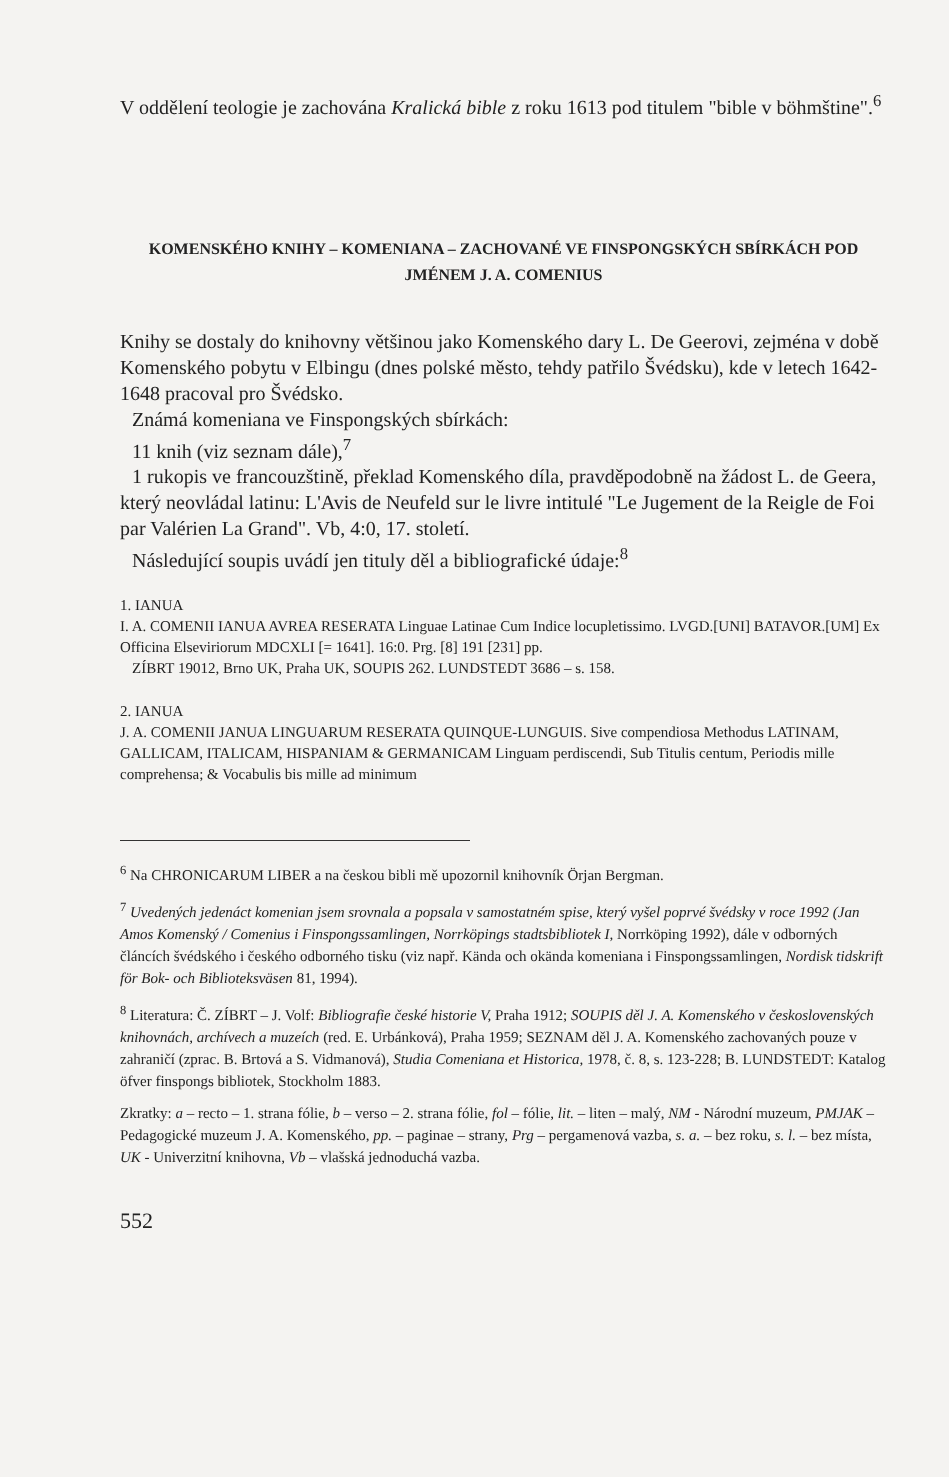V oddělení teologie je zachována Kralická bible z roku 1613 pod titulem "bible v böhmštine".<sup>6</sup>
KOMENSKÉHO KNIHY – KOMENIANA – ZACHOVANÉ VE FINSPONGSKÝCH SBÍRKÁCH POD JMÉNEM J. A. COMENIUS
Knihy se dostaly do knihovny většinou jako Komenského dary L. De Geerovi, zejména v době Komenského pobytu v Elbingu (dnes polské město, tehdy patřilo Švédsku), kde v letech 1642-1648 pracoval pro Švédsko.
Známá komeniana ve Finspongských sbírkách:
11 knih (viz seznam dále),<sup>7</sup>
1 rukopis ve francouzštině, překlad Komenského díla, pravděpodobně na žádost L. de Geera, který neovládal latinu: L'Avis de Neufeld sur le livre intitulé "Le Jugement de la Reigle de Foi par Valérien La Grand". Vb, 4:0, 17. století.
Následující soupis uvádí jen tituly děl a bibliografické údaje:<sup>8</sup>
1. IANUA
I. A. COMENII IANUA AVREA RESERATA Linguae Latinae Cum Indice locupletissimo. LVGD.[UNI] BATAVOR.[UM] Ex Officina Elseviriorum MDCXLI [= 1641]. 16:0. Prg. [8] 191 [231] pp.
ZÍBRT 19012, Brno UK, Praha UK, SOUPIS 262. LUNDSTEDT 3686 – s. 158.
2. IANUA
J. A. COMENII JANUA LINGUARUM RESERATA QUINQUE-LUNGUIS. Sive compendiosa Methodus LATINAM, GALLICAM, ITALICAM, HISPANIAM & GERMANICAM Linguam perdiscendi, Sub Titulis centum, Periodis mille comprehensa; & Vocabulis bis mille ad minimum
<sup>6</sup> Na CHRONICARUM LIBER a na českou bibli mě upozornil knihovník Örjan Bergman.
<sup>7</sup> Uvedených jedenáct komenian jsem srovnala a popsala v samostatném spise, který vyšel poprvé švédsky v roce 1992 (Jan Amos Komenský / Comenius i Finspongssamlingen, Norrköpings stadtsbibliotek I, Norrköping 1992), dále v odborných článcích švédského i českého odborného tisku (viz např. Kända och okända komeniana i Finspongssamlingen, Nordisk tidskrift för Bok- och Biblioteksväsen 81, 1994).
<sup>8</sup> Literatura: Č. ZÍBRT – J. Volf: Bibliografie české historie V, Praha 1912; SOUPIS děl J. A. Komenského v československých knihovnách, archívech a muzeích (red. E. Urbánková), Praha 1959; SEZNAM děl J. A. Komenského zachovaných pouze v zahraničí (zprac. B. Brtová a S. Vidmanová), Studia Comeniana et Historica, 1978, č. 8, s. 123-228; B. LUNDSTEDT: Katalog öfver finspongs bibliotek, Stockholm 1883.
Zkratky: a – recto – 1. strana fólie, b – verso – 2. strana fólie, fol – fólie, lit. – liten – malý, NM - Národní muzeum, PMJAK – Pedagogické muzeum J. A. Komenského, pp. – paginae – strany, Prg – pergamenová vazba, s. a. – bez roku, s. l. – bez místa, UK - Univerzitní knihovna, Vb – vlašská jednoduchá vazba.
552